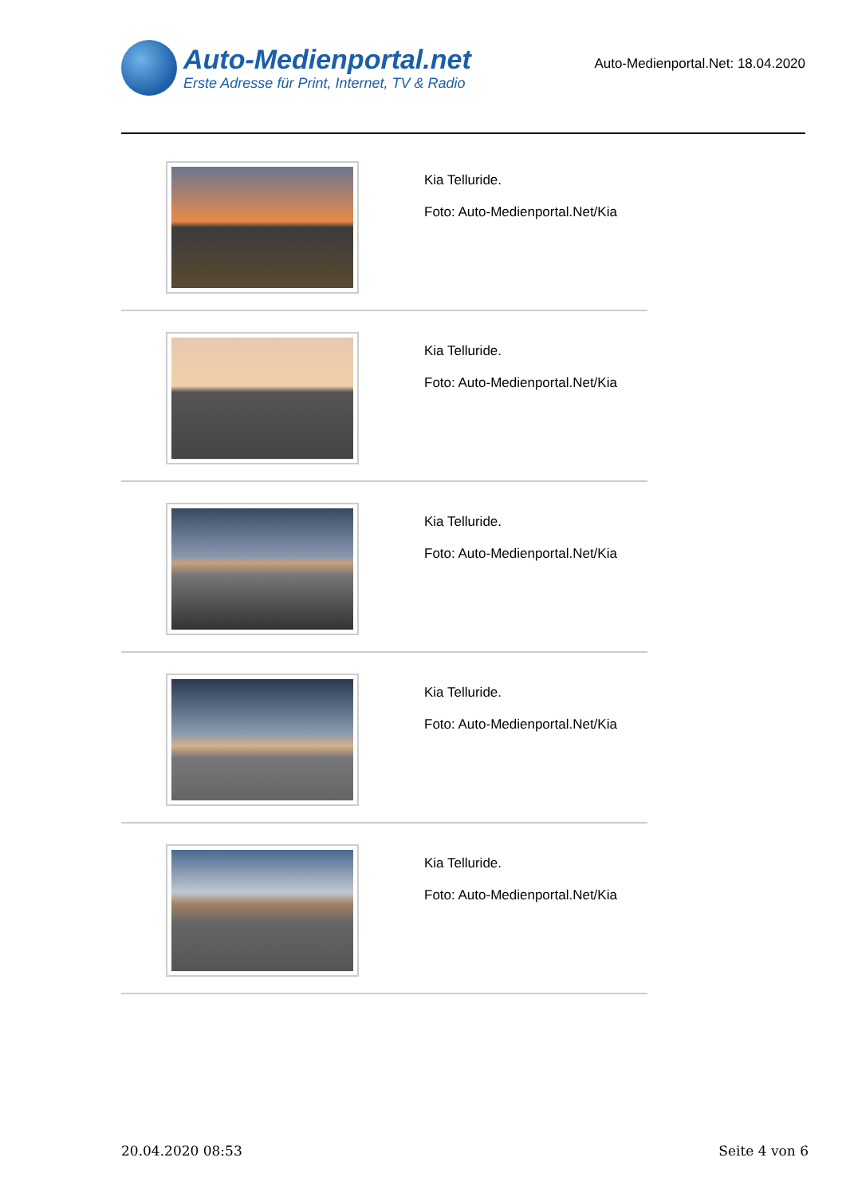Auto-Medienportal.net
Erste Adresse für Print, Internet, TV & Radio
Auto-Medienportal.Net: 18.04.2020
Kia Telluride.
Foto: Auto-Medienportal.Net/Kia
Kia Telluride.
Foto: Auto-Medienportal.Net/Kia
Kia Telluride.
Foto: Auto-Medienportal.Net/Kia
Kia Telluride.
Foto: Auto-Medienportal.Net/Kia
Kia Telluride.
Foto: Auto-Medienportal.Net/Kia
20.04.2020 08:53 Seite 4 von 6